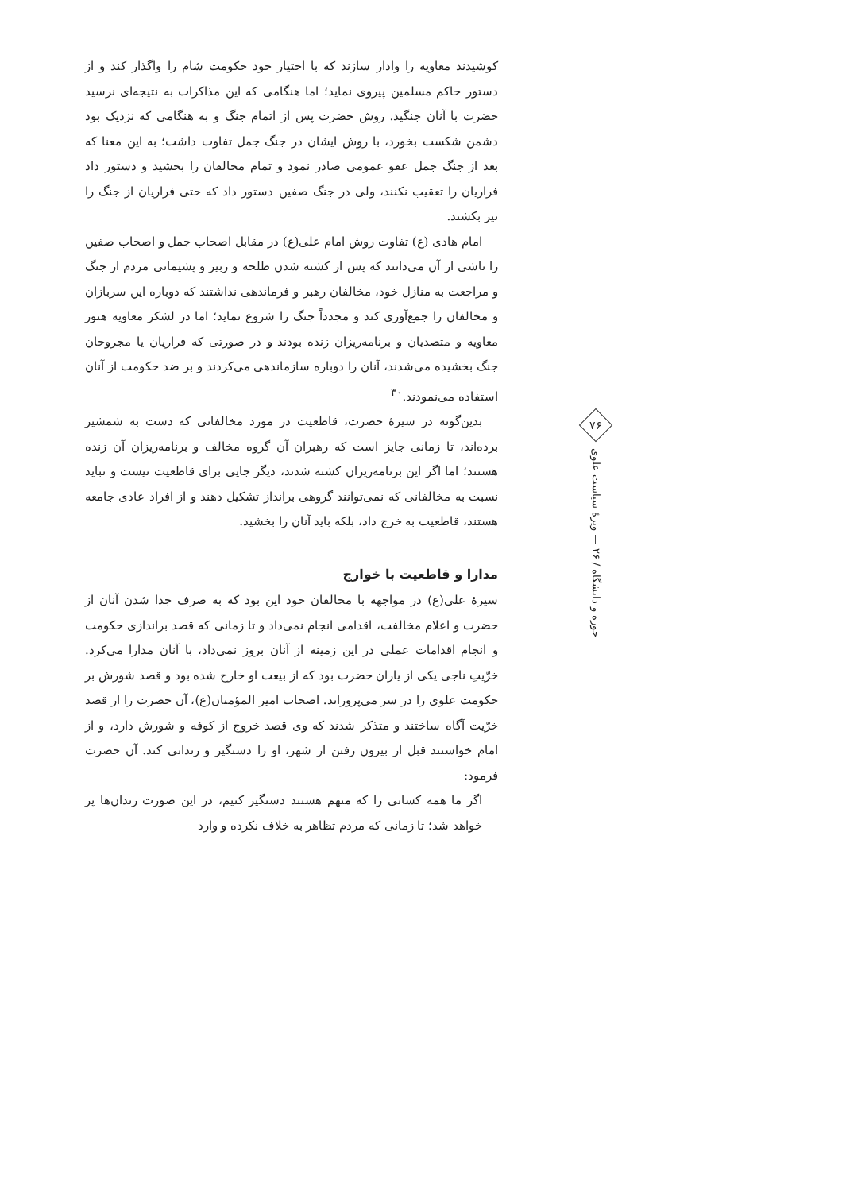کوشیدند معاویه را وادار سازند که با اختیار خود حکومت شام را واگذار کند و از دستور حاکم مسلمین پیروی نماید؛ اما هنگامی که این مذاکرات به نتیجه‌ای نرسید حضرت با آنان جنگید. روش حضرت پس از اتمام جنگ و به هنگامی که نزدیک بود دشمن شکست بخورد، با روش ایشان در جنگ جمل تفاوت داشت؛ به این معنا که بعد از جنگ جمل عفو عمومی صادر نمود و تمام مخالفان را بخشید و دستور داد فراریان را تعقیب نکنند، ولی در جنگ صفین دستور داد که حتی فراریان از جنگ را نیز بکشند.
امام هادی (ع) تفاوت روش امام علی(ع) در مقابل اصحاب جمل و اصحاب صفین را ناشی از آن می‌دانند که پس از کشته شدن طلحه و زبیر و پشیمانی مردم از جنگ و مراجعت به منازل خود، مخالفان رهبر و فرماندهی نداشتند که دوباره این سربازان و مخالفان را جمع‌آوری کند و مجدداً جنگ را شروع نماید؛ اما در لشکر معاویه هنوز معاویه و متصدیان و برنامه‌ریزان زنده بودند و در صورتی که فراریان یا مجروحان جنگ بخشیده می‌شدند، آنان را دوباره سازماندهی می‌کردند و بر ضد حکومت از آنان استفاده می‌نمودند.<sup>۳۰</sup>
بدین‌گونه در سیرهٔ حضرت، قاطعیت در مورد مخالفانی که دست به شمشیر برده‌اند، تا زمانی جایز است که رهبران آن گروه مخالف و برنامه‌ریزان آن زنده هستند؛ اما اگر این برنامه‌ریزان کشته شدند، دیگر جایی برای قاطعیت نیست و نباید نسبت به مخالفانی که نمی‌توانند گروهی برانداز تشکیل دهند و از افراد عادی جامعه هستند، قاطعیت به خرج داد، بلکه باید آنان را بخشید.
مدارا و قاطعیت با خوارج
سیرهٔ علی(ع) در مواجهه با مخالفان خود این بود که به صرف جدا شدن آنان از حضرت و اعلام مخالفت، اقدامی انجام نمی‌داد و تا زمانی که قصد براندازی حکومت و انجام اقدامات عملی در این زمینه از آنان بروز نمی‌داد، با آنان مدارا می‌کرد. خرّیتِ ناجی یکی از یاران حضرت بود که از بیعت او خارج شده بود و قصد شورش بر حکومت علوی را در سر می‌پروراند. اصحاب امیر المؤمنان(ع)، آن حضرت را از قصد خرّیت آگاه ساختند و متذکر شدند که وی قصد خروج از کوفه و شورش دارد، و از امام خواستند قبل از بیرون رفتن از شهر، او را دستگیر و زندانی کند. آن حضرت فرمود:
اگر ما همه کسانی را که متهم هستند دستگیر کنیم، در این صورت زندان‌ها پر خواهد شد؛ تا زمانی که مردم تظاهر به خلاف نکرده و وارد
۷۶
حوزه و دانشگاه / ۲۶ — ویژهٔ سیاست علوی